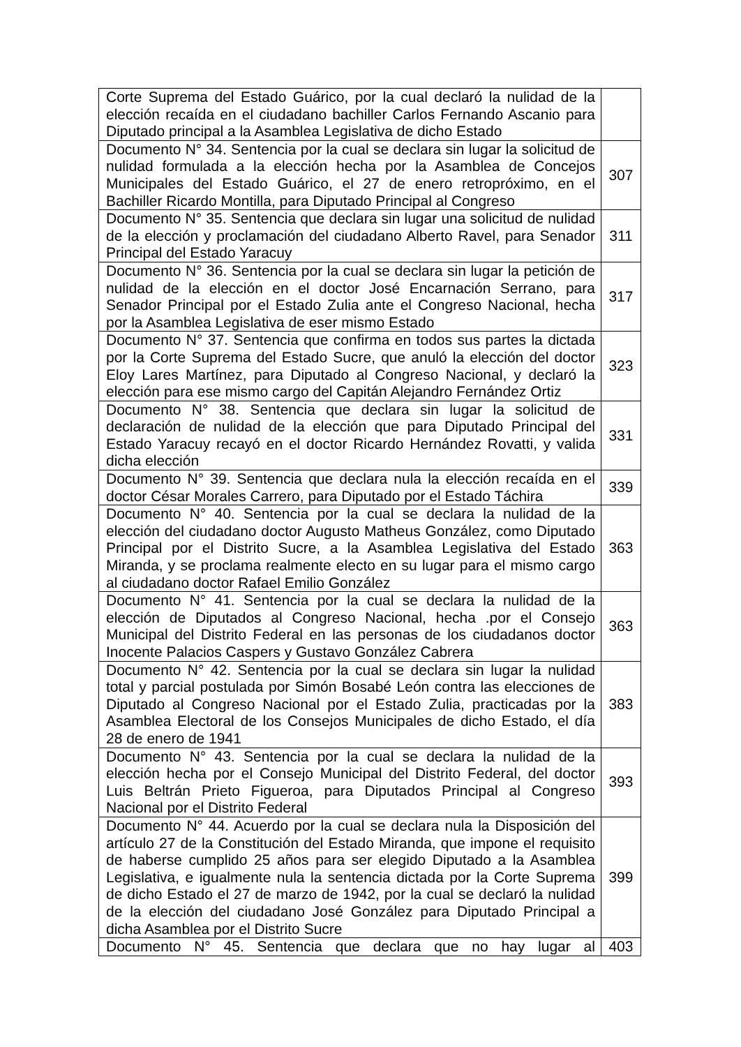| Corte Suprema del Estado Guárico, por la cual declaró la nulidad de la elección recaída en el ciudadano bachiller Carlos Fernando Ascanio para Diputado principal a la Asamblea Legislativa de dicho Estado | |
| Documento N° 34. Sentencia por la cual se declara sin lugar la solicitud de nulidad formulada a la elección hecha por la Asamblea de Concejos Municipales del Estado Guárico, el 27 de enero retropróximo, en el Bachiller Ricardo Montilla, para Diputado Principal al Congreso | 307 |
| Documento N° 35. Sentencia que declara sin lugar una solicitud de nulidad de la elección y proclamación del ciudadano Alberto Ravel, para Senador Principal del Estado Yaracuy | 311 |
| Documento N° 36. Sentencia por la cual se declara sin lugar la petición de nulidad de la elección en el doctor José Encarnación Serrano, para Senador Principal por el Estado Zulia ante el Congreso Nacional, hecha por la Asamblea Legislativa de eser mismo Estado | 317 |
| Documento N° 37. Sentencia que confirma en todos sus partes la dictada por la Corte Suprema del Estado Sucre, que anuló la elección del doctor Eloy Lares Martínez, para Diputado al Congreso Nacional, y declaró la elección para ese mismo cargo del Capitán Alejandro Fernández Ortiz | 323 |
| Documento N° 38. Sentencia que declara sin lugar la solicitud de declaración de nulidad de la elección que para Diputado Principal del Estado Yaracuy recayó en el doctor Ricardo Hernández Rovatti, y valida dicha elección | 331 |
| Documento N° 39. Sentencia que declara nula la elección recaída en el doctor César Morales Carrero, para Diputado por el Estado Táchira | 339 |
| Documento N° 40. Sentencia por la cual se declara la nulidad de la elección del ciudadano doctor Augusto Matheus González, como Diputado Principal por el Distrito Sucre, a la Asamblea Legislativa del Estado Miranda, y se proclama realmente electo en su lugar para el mismo cargo al ciudadano doctor Rafael Emilio González | 363 |
| Documento N° 41. Sentencia por la cual se declara la nulidad de la elección de Diputados al Congreso Nacional, hecha .por el Consejo Municipal del Distrito Federal en las personas de los ciudadanos doctor Inocente Palacios Caspers y Gustavo González Cabrera | 363 |
| Documento N° 42. Sentencia por la cual se declara sin lugar la nulidad total y parcial postulada por Simón Bosabé León contra las elecciones de Diputado al Congreso Nacional por el Estado Zulia, practicadas por la Asamblea Electoral de los Consejos Municipales de dicho Estado, el día 28 de enero de 1941 | 383 |
| Documento N° 43. Sentencia por la cual se declara la nulidad de la elección hecha por el Consejo Municipal del Distrito Federal, del doctor Luis Beltrán Prieto Figueroa, para Diputados Principal al Congreso Nacional por el Distrito Federal | 393 |
| Documento N° 44. Acuerdo por la cual se declara nula la Disposición del artículo 27 de la Constitución del Estado Miranda, que impone el requisito de haberse cumplido 25 años para ser elegido Diputado a la Asamblea Legislativa, e igualmente nula la sentencia dictada por la Corte Suprema de dicho Estado el 27 de marzo de 1942, por la cual se declaró la nulidad de la elección del ciudadano José González para Diputado Principal a dicha Asamblea por el Distrito Sucre | 399 |
| Documento N° 45. Sentencia que declara que no hay lugar al | 403 |